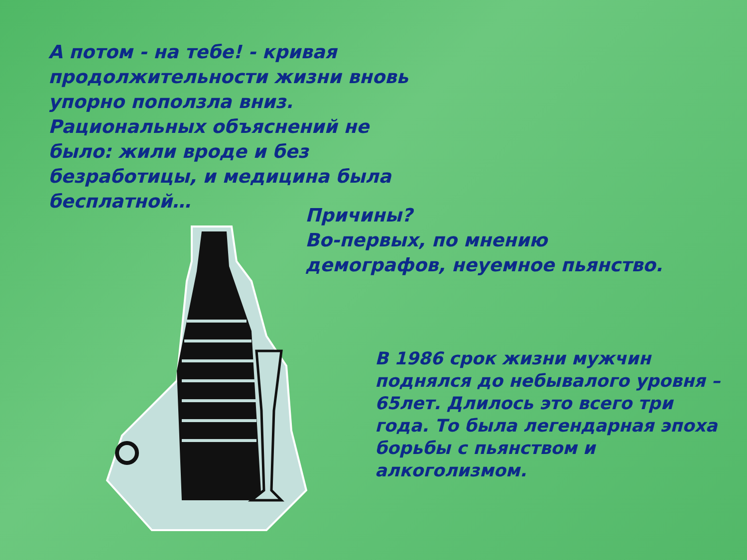А потом - на тебе! - кривая продолжительности жизни вновь упорно поползла вниз. Рациональных объяснений не было: жили вроде и без безработицы, и медицина была бесплатной…
Причины?
Во-первых, по мнению демографов, неуемное пьянство.
В 1986 срок жизни мужчин поднялся до небывалого уровня – 65лет. Длилось это всего три года. То была легендарная эпоха борьбы с пьянством и алкоголизмом.